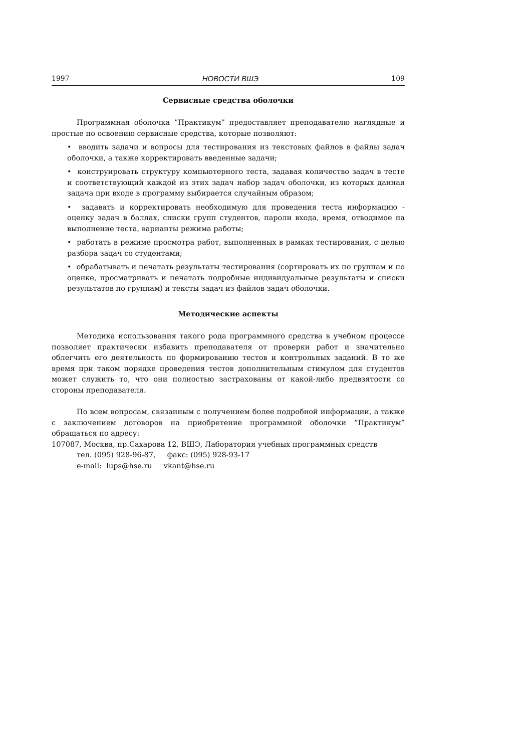1997 НОВОСТИ ВШЭ 109
Сервисные средства оболочки
Программная оболочка ”Практикум” предоставляет преподавателю наглядные и простые по освоению сервисные средства, которые позволяют:
• вводить задачи и вопросы для тестирования из текстовых файлов в файлы задач оболочки, а также корректировать введенные задачи;
• конструировать структуру компьютерного теста, задавая количество задач в тесте и соответствующий каждой из этих задач набор задач оболочки, из которых данная задача при входе в программу выбирается случайным образом;
• задавать и корректировать необходимую для проведения теста информацию - оценку задач в баллах, списки групп студентов, пароли входа, время, отводимое на выполнение теста, варианты режима работы;
• работать в режиме просмотра работ, выполненных в рамках тестирования, с целью разбора задач со студентами;
• обрабатывать и печатать результаты тестирования (сортировать их по группам и по оценке, просматривать и печатать подробные индивидуальные результаты и списки результатов по группам) и тексты задач из файлов задач оболочки.
Методические аспекты
Методика использования такого рода программного средства в учебном процессе позволяет практически избавить преподавателя от проверки работ и значительно облегчить его деятельность по формированию тестов и контрольных заданий. В то же время при таком порядке проведения тестов дополнительным стимулом для студентов может служить то, что они полностью застрахованы от какой-либо предвзятости со стороны преподавателя.
По всем вопросам, связанным с получением более подробной информации, а также с заключением договоров на приобретение программной оболочки ”Практикум” обращаться по адресу:
107087, Москва, пр.Сахарова 12, ВШЭ, Лаборатория учебных программных средств
тел. (095) 928-96-87, факс: (095) 928-93-17
e-mail: lups@hse.ru vkant@hse.ru